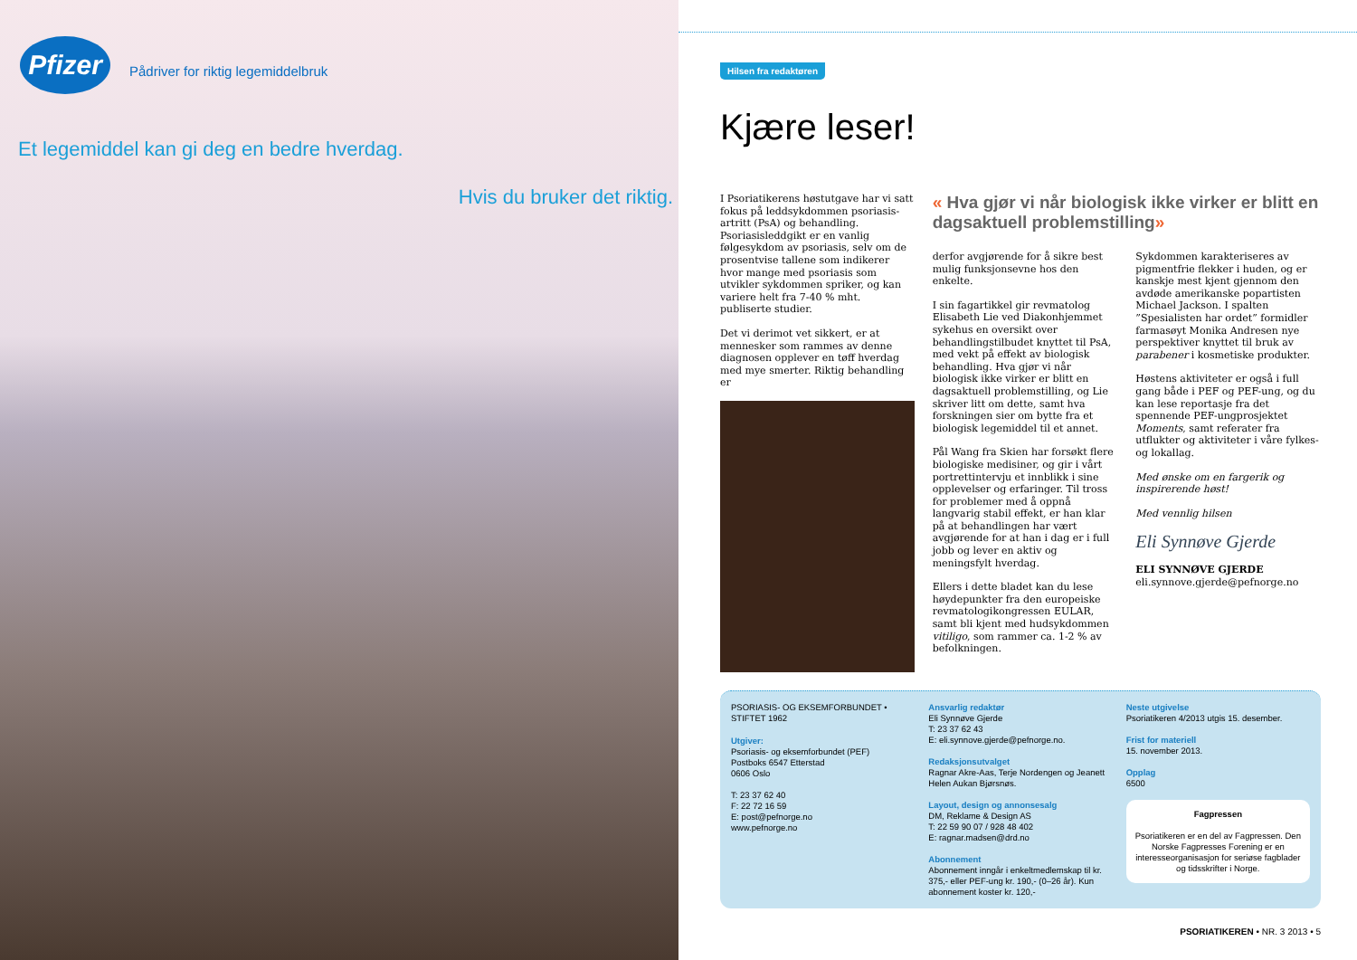Pfizer
Pådriver for riktig legemiddelbruk
Et legemiddel kan gi deg en bedre hverdag.
Hvis du bruker det riktig.
Hilsen fra redaktøren
Kjære leser!
I Psoriatikerens høstutgave har vi satt fokus på leddsykdommen psoriasis-artritt (PsA) og behandling. Psoriasisleddgikt er en vanlig følgesykdom av psoriasis, selv om de prosentvise tallene som indikerer hvor mange med psoriasis som utvikler sykdommen spriker, og kan variere helt fra 7-40 % mht. publiserte studier.
Det vi derimot vet sikkert, er at mennesker som rammes av denne diagnosen opplever en tøff hverdag med mye smerter. Riktig behandling er
« Hva gjør vi når biologisk ikke virker er blitt en dagsaktuell problemstilling»
derfor avgjørende for å sikre best mulig funksjonsevne hos den enkelte.
I sin fagartikkel gir revmatolog Elisabeth Lie ved Diakonhjemmet sykehus en oversikt over behandlingstilbudet knyttet til PsA, med vekt på effekt av biologisk behandling. Hva gjør vi når biologisk ikke virker er blitt en dagsaktuell problemstilling, og Lie skriver litt om dette, samt hva forskningen sier om bytte fra et biologisk legemiddel til et annet.
Pål Wang fra Skien har forsøkt flere biologiske medisiner, og gir i vårt portrettintervju et innblikk i sine opplevelser og erfaringer. Til tross for problemer med å oppnå langvarig stabil effekt, er han klar på at behandlingen har vært avgjørende for at han i dag er i full jobb og lever en aktiv og meningsfylt hverdag.
Ellers i dette bladet kan du lese høydepunkter fra den europeiske revmatologikongressen EULAR, samt bli kjent med hudsykdommen vitiligo, som rammer ca. 1-2 % av befolkningen.
Sykdommen karakteriseres av pigmentfrie flekker i huden, og er kanskje mest kjent gjennom den avdøde amerikanske popartisten Michael Jackson. I spalten ”Spesialisten har ordet” formidler farmasøyt Monika Andresen nye perspektiver knyttet til bruk av parabener i kosmetiske produkter.
Høstens aktiviteter er også i full gang både i PEF og PEF-ung, og du kan lese reportasje fra det spennende PEF-ungprosjektet Moments, samt referater fra utflukter og aktiviteter i våre fylkes- og lokallag.
Med ønske om en fargerik og inspirerende høst!
Med vennlig hilsen
Eli Synnøve Gjerde
ELI SYNNØVE GJERDE
eli.synnove.gjerde@pefnorge.no
PSORIASIS- OG EKSEMFORBUNDET • STIFTET 1962
Utgiver:
Psoriasis- og eksemforbundet (PEF)
Postboks 6547 Etterstad
0606 Oslo
T: 23 37 62 40
F: 22 72 16 59
E: post@pefnorge.no
www.pefnorge.no
Ansvarlig redaktør
Eli Synnøve Gjerde
T: 23 37 62 43
E: eli.synnove.gjerde@pefnorge.no.
Redaksjonsutvalget
Ragnar Akre-Aas, Terje Nordengen og Jeanett Helen Aukan Bjørsnøs.
Layout, design og annonsesalg
DM, Reklame & Design AS
T: 22 59 90 07 / 928 48 402
E: ragnar.madsen@drd.no
Abonnement
Abonnement inngår i enkeltmedlemskap til kr. 375,- eller PEF-ung kr. 190,- (0–26 år). Kun abonnement koster kr. 120,-
Neste utgivelse
Psoriatikeren 4/2013 utgis 15. desember.
Frist for materiell
15. november 2013.
Opplag
6500
Fagpressen
Psoriatikeren er en del av Fagpressen. Den Norske Fagpresses Forening er en interesseorganisasjon for seriøse fagblader og tidsskrifter i Norge.
PSORIATIKEREN • NR. 3 2013 • 5